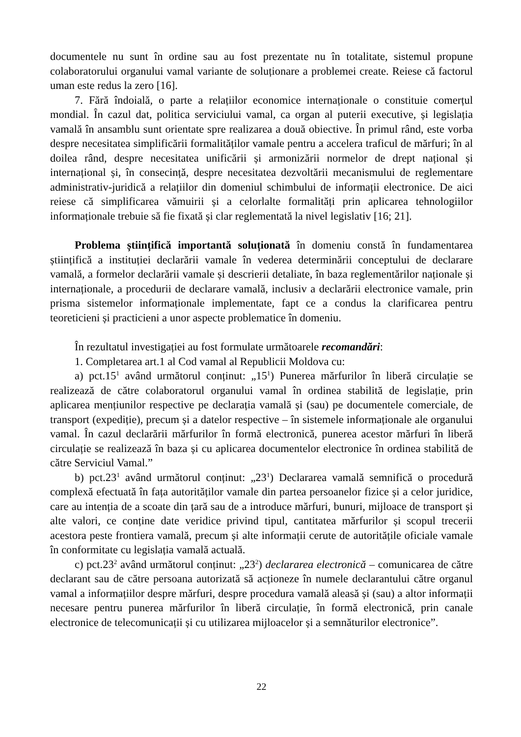documentele nu sunt în ordine sau au fost prezentate nu în totalitate, sistemul propune colaboratorului organului vamal variante de soluționare a problemei create. Reiese că factorul uman este redus la zero [16].
7. Fără îndoială, o parte a relațiilor economice internaționale o constituie comerțul mondial. În cazul dat, politica serviciului vamal, ca organ al puterii executive, și legislația vamală în ansamblu sunt orientate spre realizarea a două obiective. În primul rând, este vorba despre necesitatea simplificării formalităților vamale pentru a accelera traficul de mărfuri; în al doilea rând, despre necesitatea unificării și armonizării normelor de drept național și internațional și, în consecință, despre necesitatea dezvoltării mecanismului de reglementare administrativ-juridică a relațiilor din domeniul schimbului de informații electronice. De aici reiese că simplificarea vămuirii și a celorlalte formalități prin aplicarea tehnologiilor informaționale trebuie să fie fixată și clar reglementată la nivel legislativ [16; 21].
Problema științifică importantă soluționată în domeniu constă în fundamentarea științifică a instituției declarării vamale în vederea determinării conceptului de declarare vamală, a formelor declarării vamale și descrierii detaliate, în baza reglementărilor naționale și internaționale, a procedurii de declarare vamală, inclusiv a declarării electronice vamale, prin prisma sistemelor informaționale implementate, fapt ce a condus la clarificarea pentru teoreticieni și practicieni a unor aspecte problematice în domeniu.
În rezultatul investigației au fost formulate următoarele recomandări:
1. Completarea art.1 al Cod vamal al Republicii Moldova cu:
a) pct.15<sup>1</sup> având următorul conținut: „15<sup>1</sup>) Punerea mărfurilor în liberă circulație se realizează de către colaboratorul organului vamal în ordinea stabilită de legislație, prin aplicarea mențiunilor respective pe declarația vamală și (sau) pe documentele comerciale, de transport (expediție), precum și a datelor respective – în sistemele informaționale ale organului vamal. În cazul declarării mărfurilor în formă electronică, punerea acestor mărfuri în liberă circulație se realizează în baza și cu aplicarea documentelor electronice în ordinea stabilită de către Serviciul Vamal.”
b) pct.23<sup>1</sup> având următorul conținut: „23<sup>1</sup>) Declararea vamală semnifică o procedură complexă efectuată în fața autorităților vamale din partea persoanelor fizice și a celor juridice, care au intenția de a scoate din țară sau de a introduce mărfuri, bunuri, mijloace de transport și alte valori, ce conține date veridice privind tipul, cantitatea mărfurilor și scopul trecerii acestora peste frontiera vamală, precum și alte informații cerute de autoritățile oficiale vamale în conformitate cu legislația vamală actuală.
c) pct.23<sup>2</sup> având următorul conținut: „23<sup>2</sup>) declararea electronică – comunicarea de către declarant sau de către persoana autorizată să acționeze în numele declarantului către organul vamal a informațiilor despre mărfuri, despre procedura vamală aleasă și (sau) a altor informații necesare pentru punerea mărfurilor în liberă circulație, în formă electronică, prin canale electronice de telecomunicații și cu utilizarea mijloacelor și a semnăturilor electronice”.
22